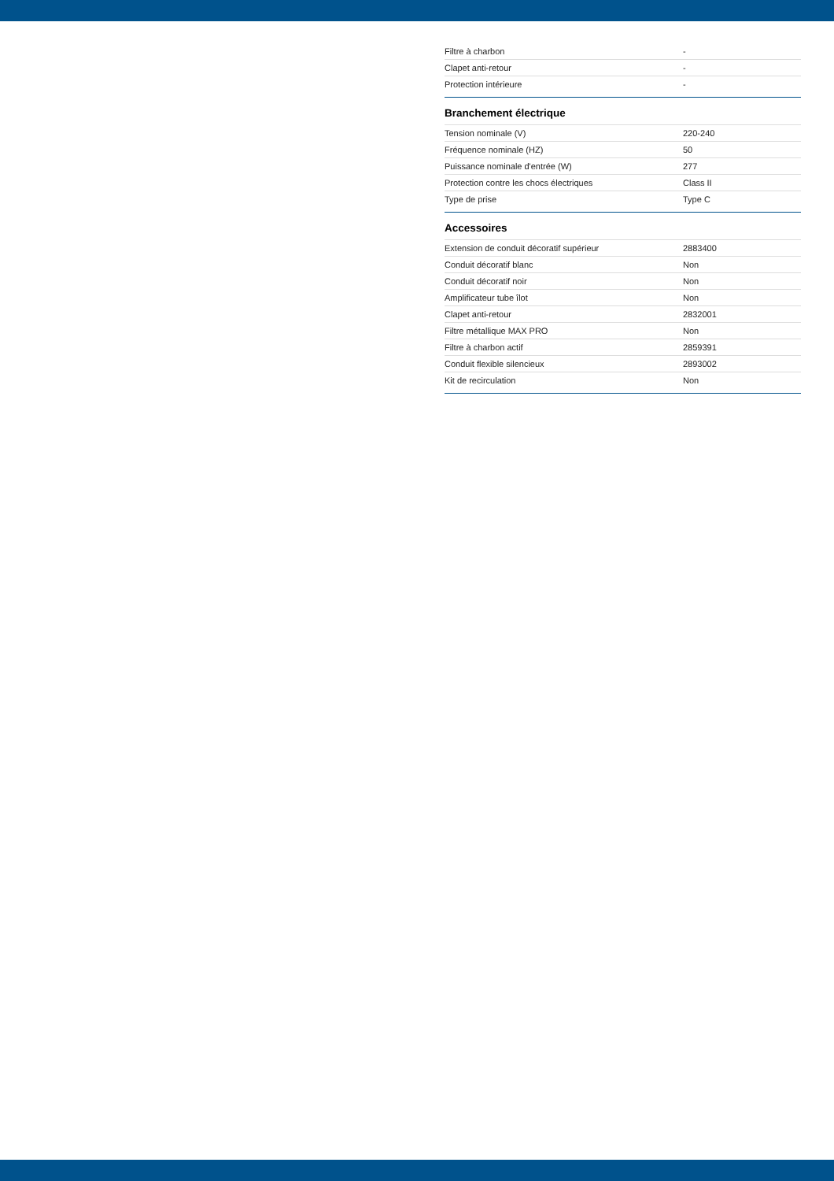| Filtre à charbon | - |
| Clapet anti-retour | - |
| Protection intérieure | - |
Branchement électrique
| Tension nominale (V) | 220-240 |
| Fréquence nominale (HZ) | 50 |
| Puissance nominale d'entrée (W) | 277 |
| Protection contre les chocs électriques | Class II |
| Type de prise | Type C |
Accessoires
| Extension de conduit décoratif supérieur | 2883400 |
| Conduit décoratif blanc | Non |
| Conduit décoratif noir | Non |
| Amplificateur tube îlot | Non |
| Clapet anti-retour | 2832001 |
| Filtre métallique MAX PRO | Non |
| Filtre à charbon actif | 2859391 |
| Conduit flexible silencieux | 2893002 |
| Kit de recirculation | Non |